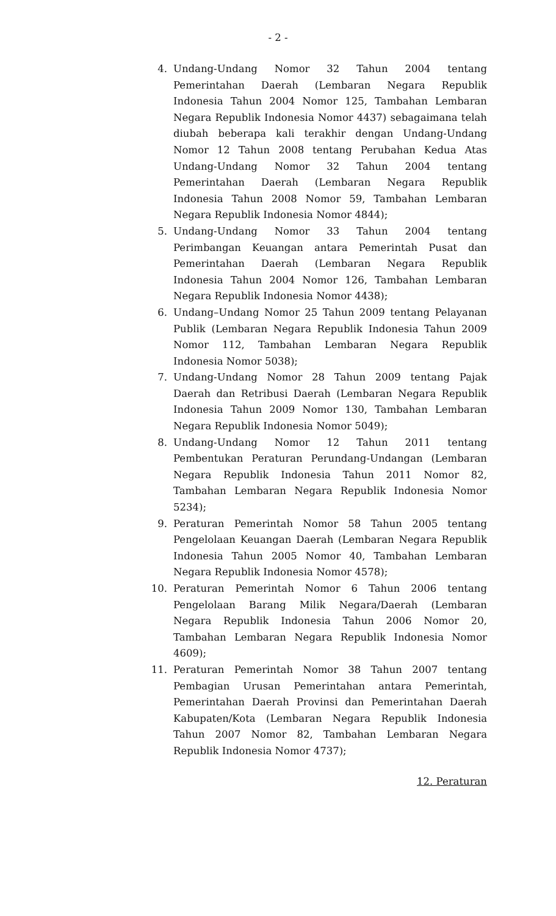- 2 -
4. Undang-Undang Nomor 32 Tahun 2004 tentang Pemerintahan Daerah (Lembaran Negara Republik Indonesia Tahun 2004 Nomor 125, Tambahan Lembaran Negara Republik Indonesia Nomor 4437) sebagaimana telah diubah beberapa kali terakhir dengan Undang-Undang Nomor 12 Tahun 2008 tentang Perubahan Kedua Atas Undang-Undang Nomor 32 Tahun 2004 tentang Pemerintahan Daerah (Lembaran Negara Republik Indonesia Tahun 2008 Nomor 59, Tambahan Lembaran Negara Republik Indonesia Nomor 4844);
5. Undang-Undang Nomor 33 Tahun 2004 tentang Perimbangan Keuangan antara Pemerintah Pusat dan Pemerintahan Daerah (Lembaran Negara Republik Indonesia Tahun 2004 Nomor 126, Tambahan Lembaran Negara Republik Indonesia Nomor 4438);
6. Undang–Undang Nomor 25 Tahun 2009 tentang Pelayanan Publik (Lembaran Negara Republik Indonesia Tahun 2009 Nomor 112, Tambahan Lembaran Negara Republik Indonesia Nomor 5038);
7. Undang-Undang Nomor 28 Tahun 2009 tentang Pajak Daerah dan Retribusi Daerah (Lembaran Negara Republik Indonesia Tahun 2009 Nomor 130, Tambahan Lembaran Negara Republik Indonesia Nomor 5049);
8. Undang-Undang Nomor 12 Tahun 2011 tentang Pembentukan Peraturan Perundang-Undangan (Lembaran Negara Republik Indonesia Tahun 2011 Nomor 82, Tambahan Lembaran Negara Republik Indonesia Nomor 5234);
9. Peraturan Pemerintah Nomor 58 Tahun 2005 tentang Pengelolaan Keuangan Daerah (Lembaran Negara Republik Indonesia Tahun 2005 Nomor 40, Tambahan Lembaran Negara Republik Indonesia Nomor 4578);
10. Peraturan Pemerintah Nomor 6 Tahun 2006 tentang Pengelolaan Barang Milik Negara/Daerah (Lembaran Negara Republik Indonesia Tahun 2006 Nomor 20, Tambahan Lembaran Negara Republik Indonesia Nomor 4609);
11. Peraturan Pemerintah Nomor 38 Tahun 2007 tentang Pembagian Urusan Pemerintahan antara Pemerintah, Pemerintahan Daerah Provinsi dan Pemerintahan Daerah Kabupaten/Kota (Lembaran Negara Republik Indonesia Tahun 2007 Nomor 82, Tambahan Lembaran Negara Republik Indonesia Nomor 4737);
12. Peraturan